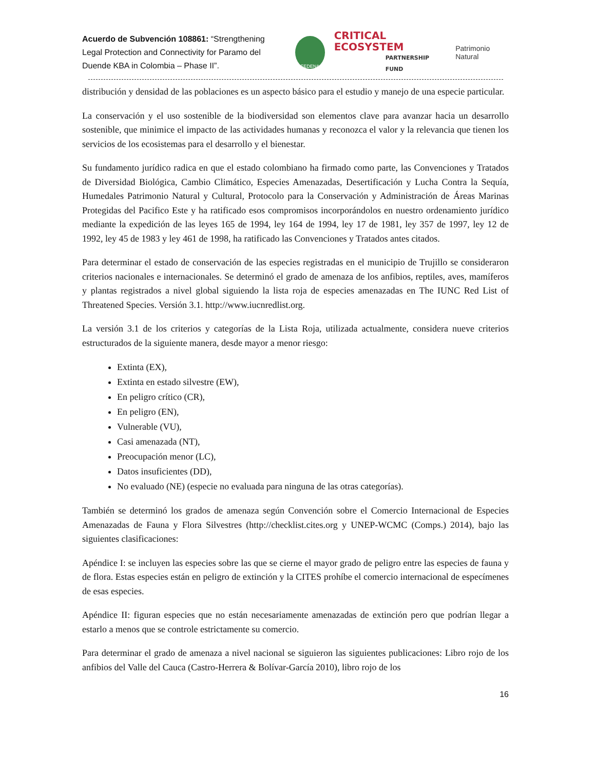Acuerdo de Subvención 108861: “Strengthening Legal Protection and Connectivity for Paramo del Duende KBA in Colombia – Phase II”.
FEDENA
CRITICAL ECOSYSTEM
PARTNERSHIP FUND
Patrimonio Natural
distribución y densidad de las poblaciones es un aspecto básico para el estudio y manejo de una especie particular.
La conservación y el uso sostenible de la biodiversidad son elementos clave para avanzar hacia un desarrollo sostenible, que minimice el impacto de las actividades humanas y reconozca el valor y la relevancia que tienen los servicios de los ecosistemas para el desarrollo y el bienestar.
Su fundamento jurídico radica en que el estado colombiano ha firmado como parte, las Convenciones y Tratados de Diversidad Biológica, Cambio Climático, Especies Amenazadas, Desertificación y Lucha Contra la Sequía, Humedales Patrimonio Natural y Cultural, Protocolo para la Conservación y Administración de Áreas Marinas Protegidas del Pacifico Este y ha ratificado esos compromisos incorporándolos en nuestro ordenamiento jurídico mediante la expedición de las leyes 165 de 1994, ley 164 de 1994, ley 17 de 1981, ley 357 de 1997, ley 12 de 1992, ley 45 de 1983 y ley 461 de 1998, ha ratificado las Convenciones y Tratados antes citados.
Para determinar el estado de conservación de las especies registradas en el municipio de Trujillo se consideraron criterios nacionales e internacionales. Se determinó el grado de amenaza de los anfibios, reptiles, aves, mamíferos y plantas registrados a nivel global siguiendo la lista roja de especies amenazadas en The IUNC Red List of Threatened Species. Versión 3.1. http://www.iucnredlist.org.
La versión 3.1 de los criterios y categorías de la Lista Roja, utilizada actualmente, considera nueve criterios estructurados de la siguiente manera, desde mayor a menor riesgo:
Extinta (EX),
Extinta en estado silvestre (EW),
En peligro crítico (CR),
En peligro (EN),
Vulnerable (VU),
Casi amenazada (NT),
Preocupación menor (LC),
Datos insuficientes (DD),
No evaluado (NE) (especie no evaluada para ninguna de las otras categorías).
También se determinó los grados de amenaza según Convención sobre el Comercio Internacional de Especies Amenazadas de Fauna y Flora Silvestres (http://checklist.cites.org y UNEP-WCMC (Comps.) 2014), bajo las siguientes clasificaciones:
Apéndice I: se incluyen las especies sobre las que se cierne el mayor grado de peligro entre las especies de fauna y de flora. Estas especies están en peligro de extinción y la CITES prohíbe el comercio internacional de especímenes de esas especies.
Apéndice II: figuran especies que no están necesariamente amenazadas de extinción pero que podrían llegar a estarlo a menos que se controle estrictamente su comercio.
Para determinar el grado de amenaza a nivel nacional se siguieron las siguientes publicaciones: Libro rojo de los anfibios del Valle del Cauca (Castro-Herrera & Bolívar-García 2010), libro rojo de los
16